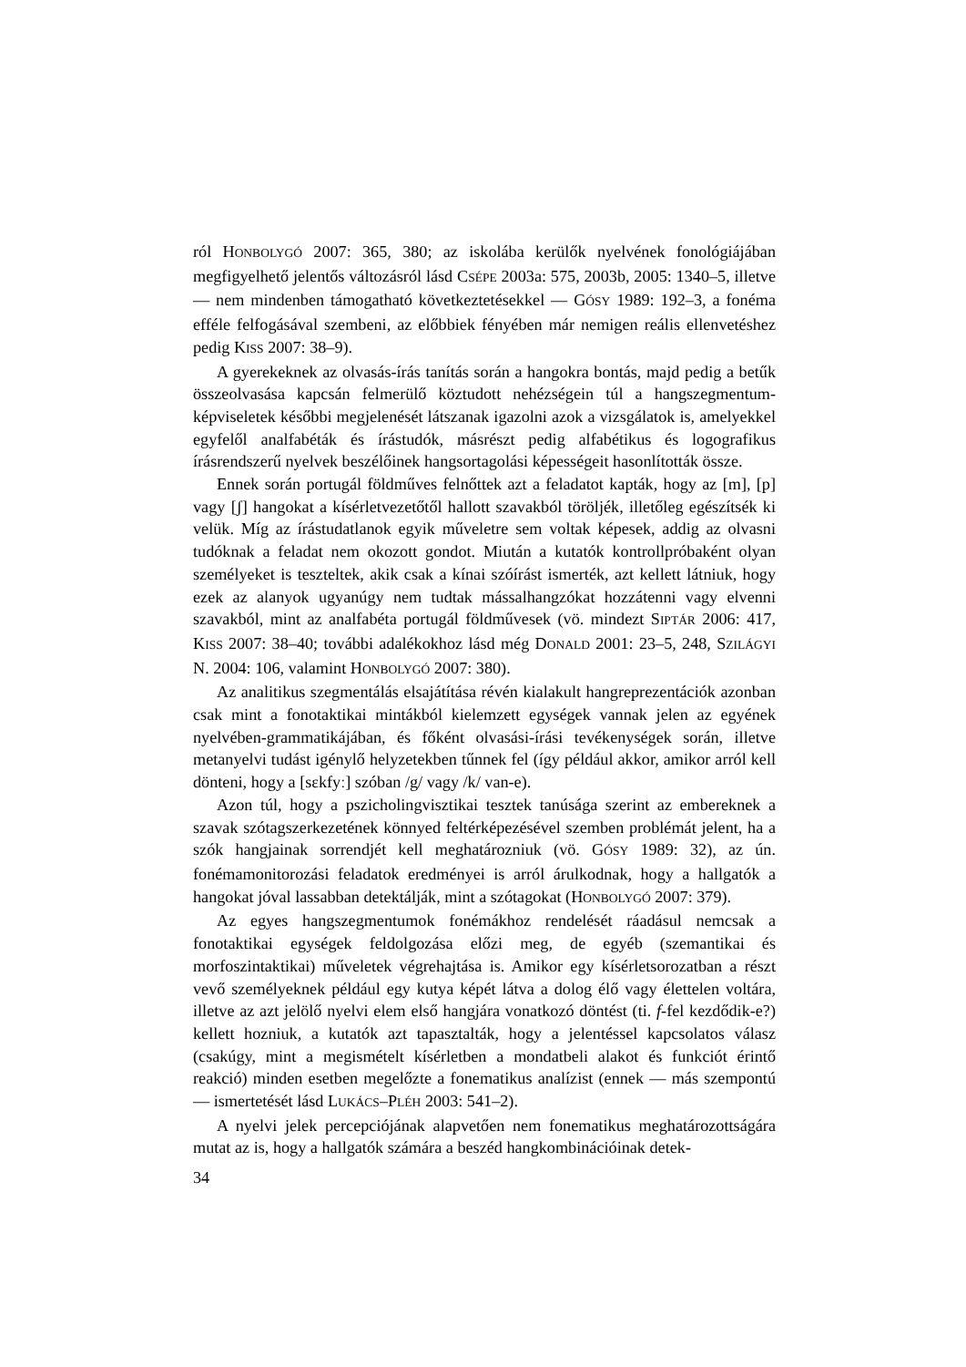ról HONBOLYGÓ 2007: 365, 380; az iskolába kerülők nyelvének fonológiájában megfigyelhető jelentős változásról lásd CSÉPE 2003a: 575, 2003b, 2005: 1340–5, illetve — nem mindenben támogatható következtetésekkel — GÓSY 1989: 192–3, a fonéma efféle felfogásával szembeni, az előbbiek fényében már nemigen reális ellenvetéshez pedig KISS 2007: 38–9).
A gyerekeknek az olvasás-írás tanítás során a hangokra bontás, majd pedig a betűk összeolvasása kapcsán felmerülő köztudott nehézségein túl a hangszegmentum-képviseletek későbbi megjelenését látszanak igazolni azok a vizsgálatok is, amelyekkel egyfelől analfabéták és írástudók, másrészt pedig alfabétikus és logografikus írásrendszerű nyelvek beszélőinek hangsortagolási képességeit hasonlították össze.
Ennek során portugál földműves felnőttek azt a feladatot kapták, hogy az [m], [p] vagy [ʃ] hangokat a kísérletvezetőtől hallott szavakból töröljék, illetőleg egészítsék ki velük. Míg az írástudatlanok egyik műveletre sem voltak képesek, addig az olvasni tudóknak a feladat nem okozott gondot. Miután a kutatók kontrollpróbaként olyan személyeket is teszteltek, akik csak a kínai szóírást ismerték, azt kellett látniuk, hogy ezek az alanyok ugyanúgy nem tudtak mássalhangzókat hozzátenni vagy elvenni szavakból, mint az analfabéta portugál földművesek (vö. mindezt SIPTÁR 2006: 417, KISS 2007: 38–40; további adalékokhoz lásd még DONALD 2001: 23–5, 248, SZILÁGYI N. 2004: 106, valamint HONBOLYGÓ 2007: 380).
Az analitikus szegmentálás elsajátítása révén kialakult hangreprezentációk azonban csak mint a fonotaktikai mintákból kielemzett egységek vannak jelen az egyének nyelvében-grammatikájában, és főként olvasási-írási tevékenységek során, illetve metanyelvi tudást igénylő helyzetekben tűnnek fel (így például akkor, amikor arról kell dönteni, hogy a [sɛkfyː] szóban /g/ vagy /k/ van-e).
Azon túl, hogy a pszicholingvisztikai tesztek tanúsága szerint az embereknek a szavak szótagszerkezetének könnyed feltérképezésével szemben problémát jelent, ha a szók hangjainak sorrendjét kell meghatározniuk (vö. GÓSY 1989: 32), az ún. fonémamonitorozási feladatok eredményei is arról árulkodnak, hogy a hallgatók a hangokat jóval lassabban detektálják, mint a szótagokat (HONBOLYGÓ 2007: 379).
Az egyes hangszegmentumok fonémákhoz rendelését ráadásul nemcsak a fonotaktikai egységek feldolgozása előzi meg, de egyéb (szemantikai és morfoszintaktikai) műveletek végrehajtása is. Amikor egy kísérletsorozatban a részt vevő személyeknek például egy kutya képét látva a dolog élő vagy élettelen voltára, illetve az azt jelölő nyelvi elem első hangjára vonatkozó döntést (ti. f-fel kezdődik-e?) kellett hozniuk, a kutatók azt tapasztalták, hogy a jelentéssel kapcsolatos válasz (csakúgy, mint a megismételt kísérletben a mondatbeli alakot és funkciót érintő reakció) minden esetben megelőzte a fonematikus analízist (ennek — más szempontú — ismertetését lásd LUKÁCS–PLÉH 2003: 541–2).
A nyelvi jelek percepciójának alapvetően nem fonematikus meghatározottságára mutat az is, hogy a hallgatók számára a beszéd hangkombinációinak detek-
34